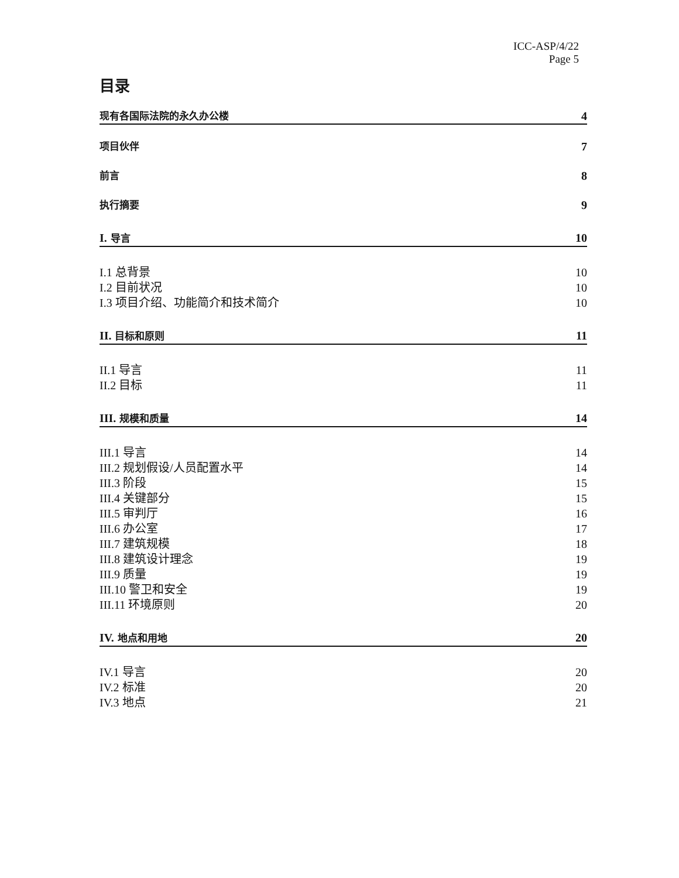ICC-ASP/4/22
Page 5
目录
现有各国际法院的永久办公楼 4
项目伙伴 7
前言 8
执行摘要 9
I. 导言 10
I.1 总背景 10
I.2 目前状况 10
I.3 项目介绍、功能简介和技术简介 10
II. 目标和原则 11
II.1 导言 11
II.2 目标 11
III. 规模和质量 14
III.1 导言 14
III.2 规划假设/人员配置水平 14
III.3 阶段 15
III.4 关键部分 15
III.5 审判厅 16
III.6 办公室 17
III.7 建筑规模 18
III.8 建筑设计理念 19
III.9 质量 19
III.10 警卫和安全 19
III.11 环境原则 20
IV. 地点和用地 20
IV.1 导言 20
IV.2 标准 20
IV.3 地点 21